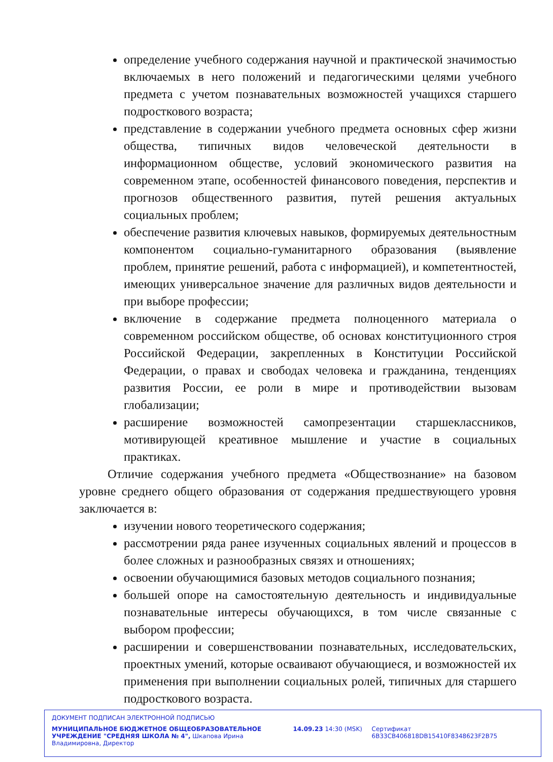определение учебного содержания научной и практической значимостью включаемых в него положений и педагогическими целями учебного предмета с учетом познавательных возможностей учащихся старшего подросткового возраста;
представление в содержании учебного предмета основных сфер жизни общества, типичных видов человеческой деятельности в информационном обществе, условий экономического развития на современном этапе, особенностей финансового поведения, перспектив и прогнозов общественного развития, путей решения актуальных социальных проблем;
обеспечение развития ключевых навыков, формируемых деятельностным компонентом социально-гуманитарного образования (выявление проблем, принятие решений, работа с информацией), и компетентностей, имеющих универсальное значение для различных видов деятельности и при выборе профессии;
включение в содержание предмета полноценного материала о современном российском обществе, об основах конституционного строя Российской Федерации, закрепленных в Конституции Российской Федерации, о правах и свободах человека и гражданина, тенденциях развития России, ее роли в мире и противодействии вызовам глобализации;
расширение возможностей самопрезентации старшеклассников, мотивирующей креативное мышление и участие в социальных практиках.
Отличие содержания учебного предмета «Обществознание» на базовом уровне среднего общего образования от содержания предшествующего уровня заключается в:
изучении нового теоретического содержания;
рассмотрении ряда ранее изученных социальных явлений и процессов в более сложных и разнообразных связях и отношениях;
освоении обучающимися базовых методов социального познания;
большей опоре на самостоятельную деятельность и индивидуальные познавательные интересы обучающихся, в том числе связанные с выбором профессии;
расширении и совершенствовании познавательных, исследовательских, проектных умений, которые осваивают обучающиеся, и возможностей их применения при выполнении социальных ролей, типичных для старшего подросткового возраста.
ДОКУМЕНТ ПОДПИСАН ЭЛЕКТРОННОЙ ПОДПИСЬЮ
МУНИЦИПАЛЬНОЕ БЮДЖЕТНОЕ ОБЩЕОБРАЗОВАТЕЛЬНОЕ УЧРЕЖДЕНИЕ "СРЕДНЯЯ ШКОЛА № 4", Шкапова Ирина Владимировна, Директор
14.09.23 14:30 (MSK) Сертификат 6B33CB406818DB15410F8348623F2B75